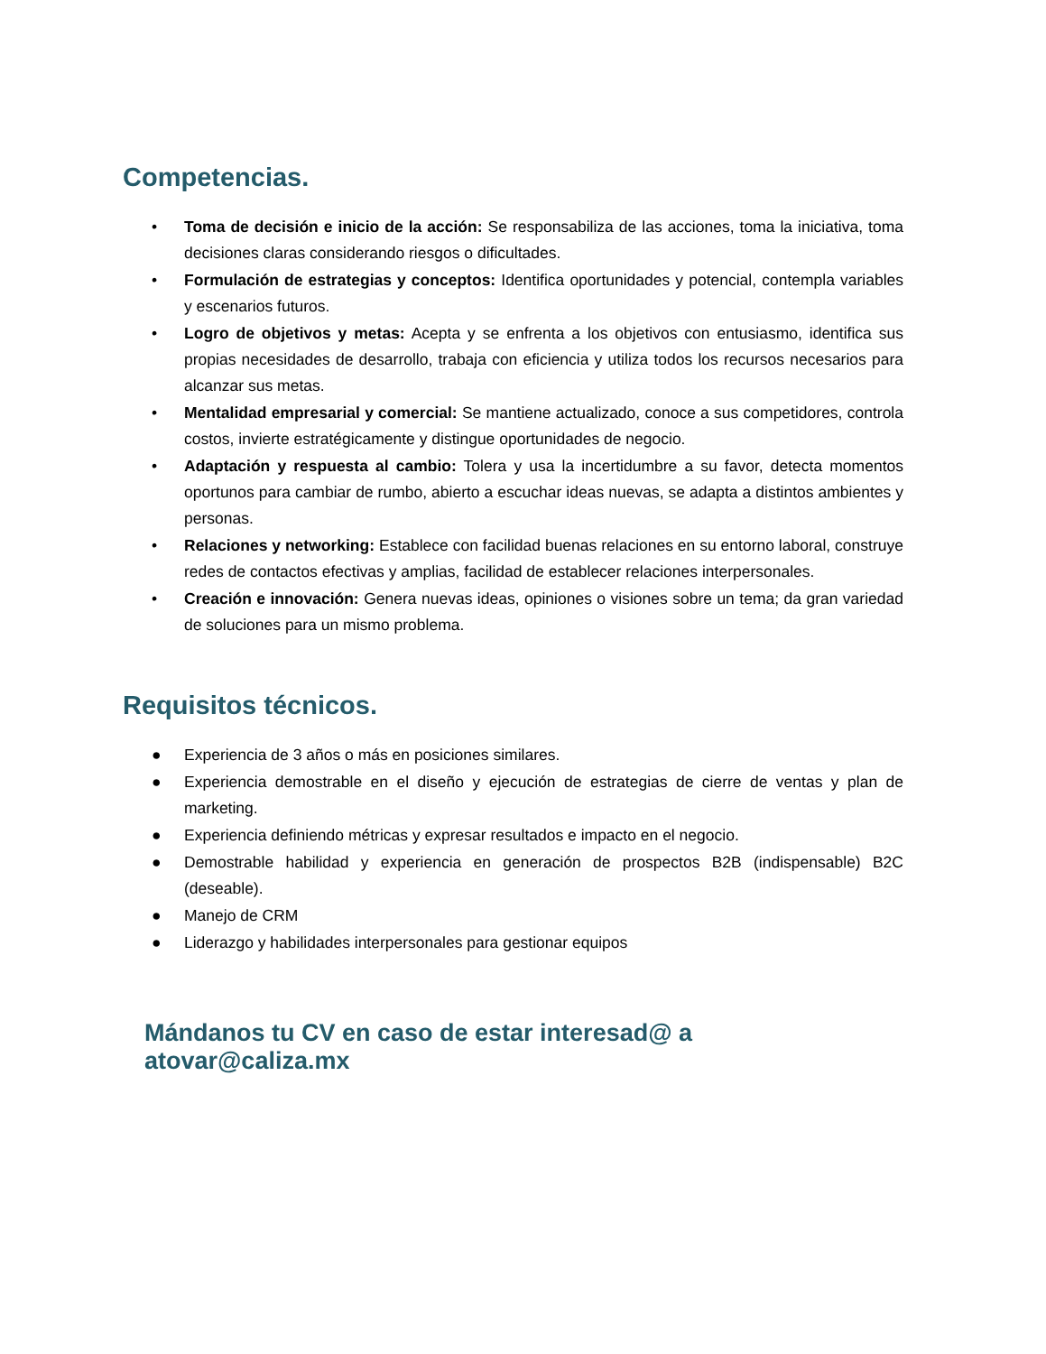Competencias.
• Toma de decisión e inicio de la acción: Se responsabiliza de las acciones, toma la iniciativa, toma decisiones claras considerando riesgos o dificultades.
• Formulación de estrategias y conceptos: Identifica oportunidades y potencial, contempla variables y escenarios futuros.
• Logro de objetivos y metas: Acepta y se enfrenta a los objetivos con entusiasmo, identifica sus propias necesidades de desarrollo, trabaja con eficiencia y utiliza todos los recursos necesarios para alcanzar sus metas.
• Mentalidad empresarial y comercial: Se mantiene actualizado, conoce a sus competidores, controla costos, invierte estratégicamente y distingue oportunidades de negocio.
• Adaptación y respuesta al cambio: Tolera y usa la incertidumbre a su favor, detecta momentos oportunos para cambiar de rumbo, abierto a escuchar ideas nuevas, se adapta a distintos ambientes y personas.
• Relaciones y networking: Establece con facilidad buenas relaciones en su entorno laboral, construye redes de contactos efectivas y amplias, facilidad de establecer relaciones interpersonales.
• Creación e innovación: Genera nuevas ideas, opiniones o visiones sobre un tema; da gran variedad de soluciones para un mismo problema.
Requisitos técnicos.
● Experiencia de 3 años o más en posiciones similares.
● Experiencia demostrable en el diseño y ejecución de estrategias de cierre de ventas y plan de marketing.
● Experiencia definiendo métricas y expresar resultados e impacto en el negocio.
● Demostrable habilidad y experiencia en generación de prospectos B2B (indispensable) B2C (deseable).
● Manejo de CRM
● Liderazgo y habilidades interpersonales para gestionar equipos
Mándanos tu CV en caso de estar interesad@ a atovar@caliza.mx